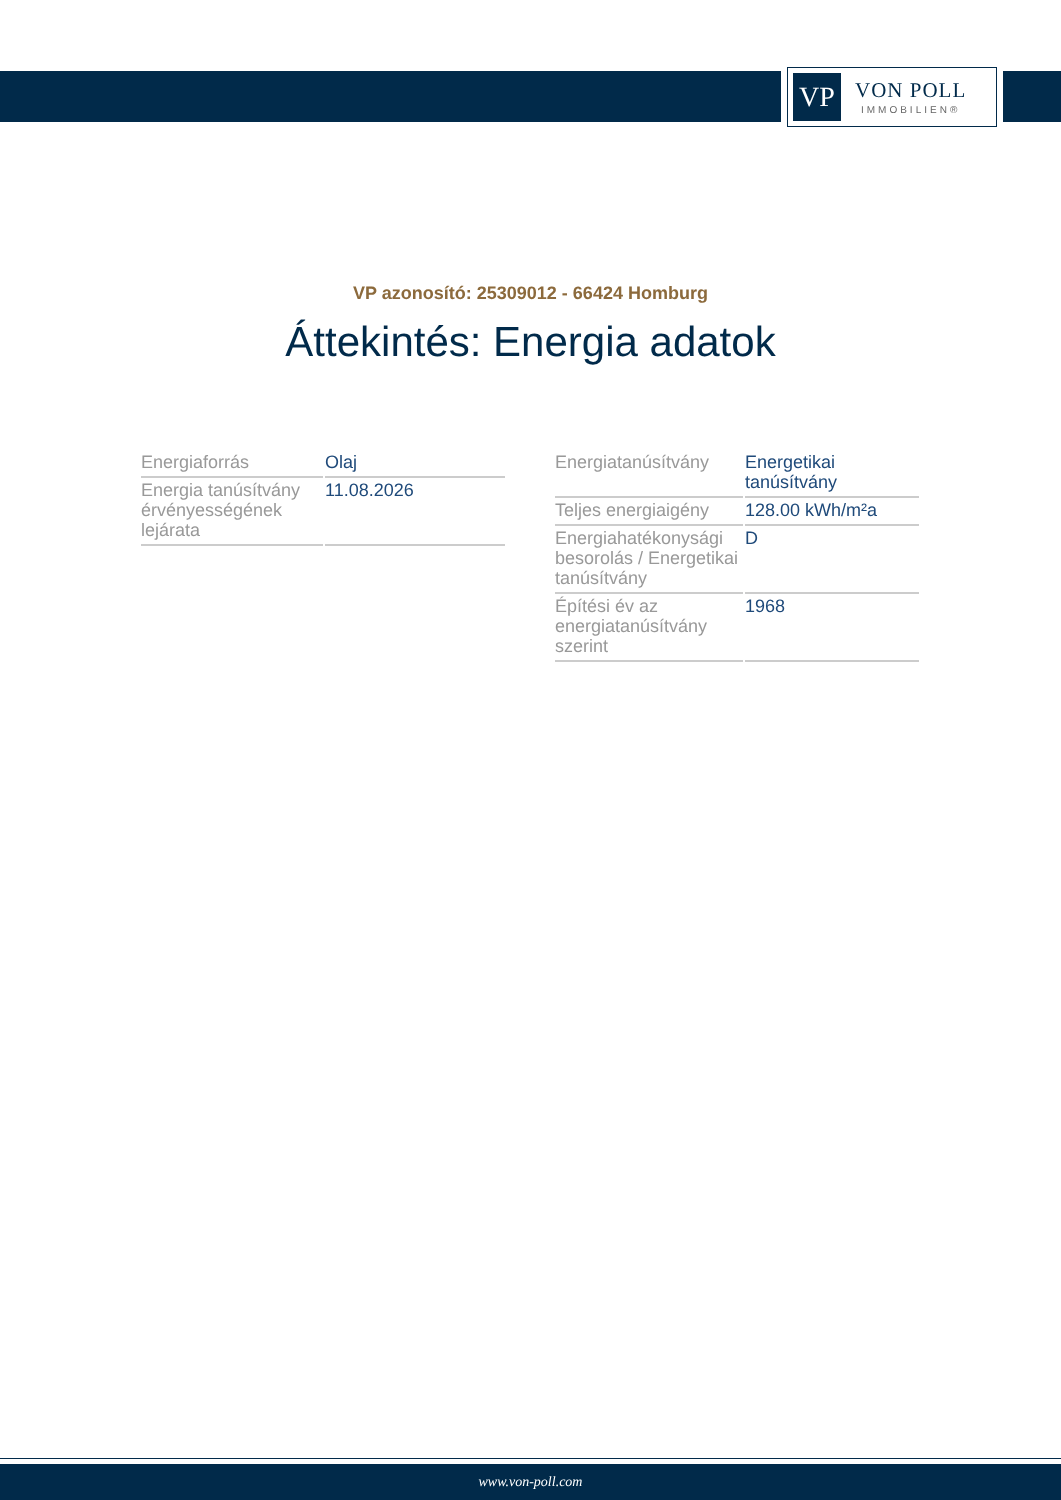VP
VON POLL
IMMOBILIEN®
VP azonosító: 25309012 - 66424 Homburg
Áttekintés: Energia adatok
| Energiaforrás | Olaj |
| Energia tanúsítvány érvényességének lejárata | 11.08.2026 |
| Energiatanúsítvány | Energetikai tanúsítvány |
| Teljes energiaigény | 128.00 kWh/m²a |
| Energiahatékonysági besorolás / Energetikai tanúsítvány | D |
| Építési év az energiatanúsítvány szerint | 1968 |
www.von-poll.com